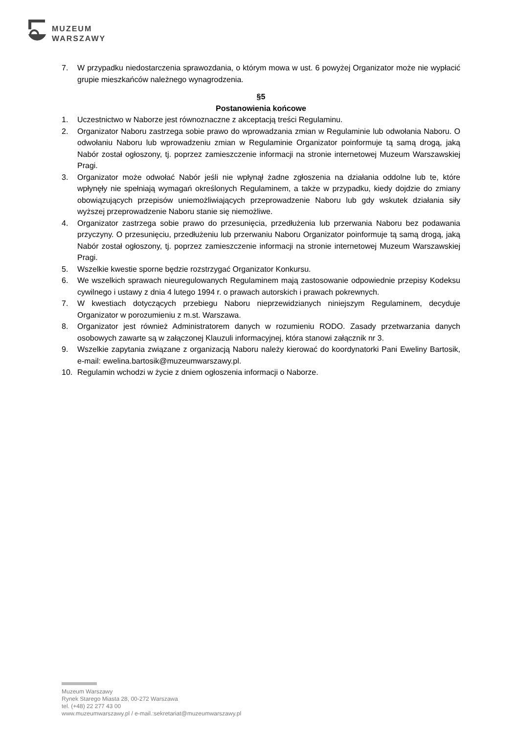MUZEUM
WARSZAWY
7. W przypadku niedostarczenia sprawozdania, o którym mowa w ust. 6 powyżej Organizator może nie wypłacić grupie mieszkańców należnego wynagrodzenia.
§5
Postanowienia końcowe
1. Uczestnictwo w Naborze jest równoznaczne z akceptacją treści Regulaminu.
2. Organizator Naboru zastrzega sobie prawo do wprowadzania zmian w Regulaminie lub odwołania Naboru. O odwołaniu Naboru lub wprowadzeniu zmian w Regulaminie Organizator poinformuje tą samą drogą, jaką Nabór został ogłoszony, tj. poprzez zamieszczenie informacji na stronie internetowej Muzeum Warszawskiej Pragi.
3. Organizator może odwołać Nabór jeśli nie wpłynął żadne zgłoszenia na działania oddolne lub te, które wpłynęły nie spełniają wymagań określonych Regulaminem, a także w przypadku, kiedy dojdzie do zmiany obowiązujących przepisów uniemożliwiających przeprowadzenie Naboru lub gdy wskutek działania siły wyższej przeprowadzenie Naboru stanie się niemożliwe.
4. Organizator zastrzega sobie prawo do przesunięcia, przedłużenia lub przerwania Naboru bez podawania przyczyny. O przesunięciu, przedłużeniu lub przerwaniu Naboru Organizator poinformuje tą samą drogą, jaką Nabór został ogłoszony, tj. poprzez zamieszczenie informacji na stronie internetowej Muzeum Warszawskiej Pragi.
5. Wszelkie kwestie sporne będzie rozstrzygać Organizator Konkursu.
6. We wszelkich sprawach nieuregulowanych Regulaminem mają zastosowanie odpowiednie przepisy Kodeksu cywilnego i ustawy z dnia 4 lutego 1994 r. o prawach autorskich i prawach pokrewnych.
7. W kwestiach dotyczących przebiegu Naboru nieprzewidzianych niniejszym Regulaminem, decyduje Organizator w porozumieniu z m.st. Warszawa.
8. Organizator jest również Administratorem danych w rozumieniu RODO. Zasady przetwarzania danych osobowych zawarte są w załączonej Klauzuli informacyjnej, która stanowi załącznik nr 3.
9. Wszelkie zapytania związane z organizacją Naboru należy kierować do koordynatorki Pani Eweliny Bartosik, e-mail: ewelina.bartosik@muzeumwarszawy.pl.
10. Regulamin wchodzi w życie z dniem ogłoszenia informacji o Naborze.
Muzeum Warszawy
Rynek Starego Miasta 28, 00-272 Warszawa
tel. (+48) 22 277 43 00
www.muzeumwarszawy.pl / e-mail.:sekretariat@muzeumwarszawy.pl